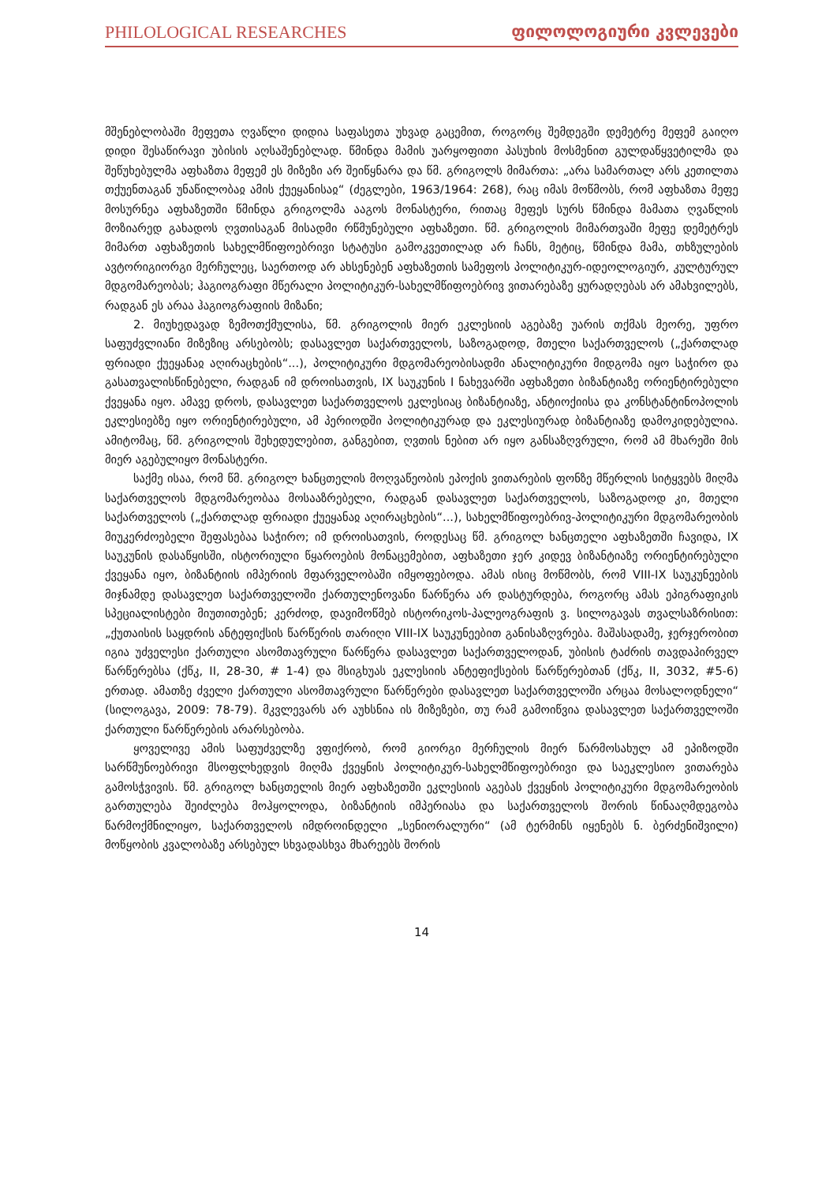PHILOLOGICAL RESEARCHES ფილოლოგიური კვლევები
მშენებლობაში მეფეთა ღვაწლი დიდია საფასეთა უხვად გაცემით, როგორც შემდეგში დემეტრე მეფემ გაიღო დიდი შესაწირავი უბისის აღსაშენებლად. წმინდა მამის უარყოფითი პასუხის მოსმენით გულდაწყვეტილმა და შეწუხებულმა აფხაზთა მეფემ ეს მიზეზი არ შეიწყნარა და წმ. გრიგოლს მიმართა: „არა სამართალ არს კეთილთა თქუენთაგან უნაწილობაჲ ამის ქუეყანისაჲ“ (ძეგლები, 1963/1964: 268), რაც იმას მოწმობს, რომ აფხაზთა მეფე მოსურნეა აფხაზეთში წმინდა გრიგოლმა ააგოს მონასტერი, რითაც მეფეს სურს წმინდა მამათა ღვაწლის მოზიარედ გახადოს ღვთისაგან მისადმი რწმუნებული აფხაზეთი. წმ. გრიგოლის მიმართვაში მეფე დემეტრეს მიმართ აფხაზეთის სახელმწიფოებრივი სტატუსი გამოკვეთილად არ ჩანს, მეტიც, წმინდა მამა, თხზულების ავტორიგიორგი მერჩულეც, საერთოდ არ ახსენებენ აფხაზეთის სამეფოს პოლიტიკურ-იდეოლოგიურ, კულტურულ მდგომარეობას; ჰაგიოგრაფი მწერალი პოლიტიკურ-სახელმწიფოებრივ ვითარებაზე ყურადღებას არ ამახვილებს, რადგან ეს არაა ჰაგიოგრაფიის მიზანი;
2. მიუხედავად ზემოთქმულისა, წმ. გრიგოლის მიერ ეკლესიის აგებაზე უარის თქმას მეორე, უფრო საფუძვლიანი მიზეზიც არსებობს; დასავლეთ საქართველოს, საზოგადოდ, მთელი საქართველოს („ქართლად ფრიადი ქუეყანაჲ აღირაცხების“...), პოლიტიკური მდგომარეობისადმი ანალიტიკური მიდგომა იყო საჭირო და გასათვალისწინებელი, რადგან იმ დროისათვის, IX საუკუნის I ნახევარში აფხაზეთი ბიზანტიაზე ორიენტირებული ქვეყანა იყო. ამავე დროს, დასავლეთ საქართველოს ეკლესიაც ბიზანტიაზე, ანტიოქიისა და კონსტანტინოპოლის ეკლესიებზე იყო ორიენტირებული, ამ პერიოდში პოლიტიკურად და ეკლესიურად ბიზანტიაზე დამოკიდებულია. ამიტომაც, წმ. გრიგოლის შეხედულებით, განგებით, ღვთის ნებით არ იყო განსაზღვრული, რომ ამ მხარეში მის მიერ აგებულიყო მონასტერი.
საქმე ისაა, რომ წმ. გრიგოლ ხანცთელის მოღვაწეობის ეპოქის ვითარების ფონზე მწერლის სიტყვებს მიღმა საქართველოს მდგომარეობაა მოსააზრებელი, რადგან დასავლეთ საქართველოს, საზოგადოდ კი, მთელი საქართველოს („ქართლად ფრიადი ქუეყანაჲ აღირაცხების“...), სახელმწიფოებრივ-პოლიტიკური მდგომარეობის მიუკერძოებელი შეფასებაა საჭირო; იმ დროისათვის, როდესაც წმ. გრიგოლ ხანცთელი აფხაზეთში ჩავიდა, IX საუკუნის დასაწყისში, ისტორიული წყაროების მონაცემებით, აფხაზეთი ჯერ კიდევ ბიზანტიაზე ორიენტირებული ქვეყანა იყო, ბიზანტიის იმპერიის მფარველობაში იმყოფებოდა. ამას ისიც მოწმობს, რომ VIII-IX საუკუნეების მიჯნამდე დასავლეთ საქართველოში ქართულენოვანი წარწერა არ დასტურდება, როგორც ამას ეპიგრაფიკის სპეციალისტები მიუთითებენ; კერძოდ, დავიმოწმებ ისტორიკოს-პალეოგრაფის ვ. სილოგავას თვალსაზრისით: „ქუთაისის საყდრის ანტეფიქსის წარწერის თარიღი VIII-IX საუკუნეებით განისაზღვრება. მაშასადამე, ჯერჯერობით იგია უძველესი ქართული ასომთავრული წარწერა დასავლეთ საქართველოდან, უბისის ტაძრის თავდაპირველ წარწერებსა (ქწკ, II, 28-30, # 1-4) და მსიგხუას ეკლესიის ანტეფიქსების წარწერებთან (ქწკ, II, 3032, #5-6) ერთად. ამათზე ძველი ქართული ასომთავრული წარწერები დასავლეთ საქართველოში არცაა მოსალოდნელი“ (სილოგავა, 2009: 78-79). მკვლევარს არ აუხსნია ის მიზეზები, თუ რამ გამოიწვია დასავლეთ საქართველოში ქართული წარწერების არარსებობა.
ყოველივე ამის საფუძველზე ვფიქრობ, რომ გიორგი მერჩულის მიერ წარმოსახულ ამ ეპიზოდში სარწმუნოებრივი მსოფლხედვის მიღმა ქვეყნის პოლიტიკურ-სახელმწიფოებრივი და საეკლესიო ვითარება გამოსჭვივის. წმ. გრიგოლ ხანცთელის მიერ აფხაზეთში ეკლესიის აგებას ქვეყნის პოლიტიკური მდგომარეობის გართულება შეიძლება მოჰყოლოდა, ბიზანტიის იმპერიასა და საქართველოს შორის წინააღმდეგობა წარმოქმნილიყო, საქართველოს იმდროინდელი „სენიორალური“ (ამ ტერმინს იყენებს ნ. ბერძენიშვილი) მოწყობის კვალობაზე არსებულ სხვადასხვა მხარეებს შორის
14